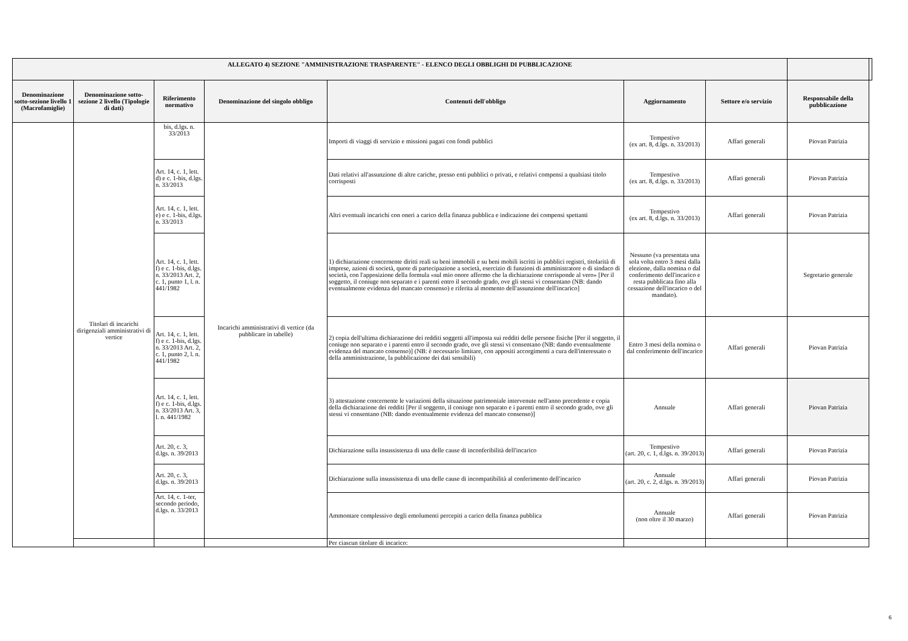| ALLEGATO 4) SEZIONE "AMMINISTRAZIONE TRASPARENTE" - ELENCO DEGLI OBBLIGHI DI PUBBLICAZIONE | | | | | | | | |
| --- | --- | --- | --- | --- | --- | --- | --- | --- |
| Denominazione sotto-sezione livello 1 (Macrofamiglie) | Denominazione sotto-sezione 2 livello (Tipologie di dati) | Riferimento normativo | Denominazione del singolo obbligo | Contenuti dell'obbligo | Aggiornamento | Settore e/o servizio | Responsabile della pubblicazione | |
| | Titolari di incarichi dirigenziali amministrativi di vertice | bis, d.lgs. n. 33/2013 | Incarichi amministrativi di vertice (da pubblicare in tabelle) | Importi di viaggi di servizio e missioni pagati con fondi pubblici | Tempestivo (ex art. 8, d.lgs. n. 33/2013) | Affari generali | Piovan Patrizia | |
| | | Art. 14, c. 1, lett. d) e c. 1-bis, d.lgs. n. 33/2013 | | Dati relativi all'assunzione di altre cariche, presso enti pubblici o privati, e relativi compensi a qualsiasi titolo corrisposti | Tempestivo (ex art. 8, d.lgs. n. 33/2013) | Affari generali | Piovan Patrizia | |
| | | Art. 14, c. 1, lett. e) e c. 1-bis, d.lgs. n. 33/2013 | | Altri eventuali incarichi con oneri a carico della finanza pubblica e indicazione dei compensi spettanti | Tempestivo (ex art. 8, d.lgs. n. 33/2013) | Affari generali | Piovan Patrizia | |
| | | Art. 14, c. 1, lett. f) e c. 1-bis, d.lgs. n. 33/2013 Art. 2, c. 1, punto 1, l. n. 441/1982 | | 1) dichiarazione concernente diritti reali su beni immobili e su beni mobili iscritti in pubblici registri, titolarità di imprese, azioni di società, quote di partecipazione a società, esercizio di funzioni di amministratore o di sindaco di società, con l'apposizione della formula «sul mio onore affermo che la dichiarazione corrisponde al vero» [Per il soggetto, il coniuge non separato e i parenti entro il secondo grado, ove gli stessi vi consentano (NB: dando eventualmente evidenza del mancato consenso) e riferita al momento dell'assunzione dell'incarico] | Nessuno (va presentata una sola volta entro 3 mesi dalla elezione, dalla nomina o dal conferimento dell'incarico e resta pubblicata fino alla cessazione dell'incarico o del mandato). | | Segretario generale | |
| | | Art. 14, c. 1, lett. f) e c. 1-bis, d.lgs. n. 33/2013 Art. 2, c. 1, punto 2, l. n. 441/1982 | | 2) copia dell'ultima dichiarazione dei redditi soggetti all'imposta sui redditi delle persone fisiche [Per il soggetto, il coniuge non separato e i parenti entro il secondo grado, ove gli stessi vi consentano (NB: dando eventualmente evidenza del mancato consenso)] (NB: è necessario limitare, con appositi accorgimenti a cura dell'interessato o della amministrazione, la pubblicazione dei dati sensibili) | Entro 3 mesi della nomina o dal conferimento dell'incarico | Affari generali | Piovan Patrizia | |
| | | Art. 14, c. 1, lett. f) e c. 1-bis, d.lgs. n. 33/2013 Art. 3, l. n. 441/1982 | | 3) attestazione concernente le variazioni della situazione patrimoniale intervenute nell'anno precedente e copia della dichiarazione dei redditi [Per il soggetto, il coniuge non separato e i parenti entro il secondo grado, ove gli stessi vi consentano (NB: dando eventualmente evidenza del mancato consenso)] | Annuale | Affari generali | Piovan Patrizia | |
| | | Art. 20, c. 3, d.lgs. n. 39/2013 | | Dichiarazione sulla insussistenza di una delle cause di inconferibilità dell'incarico | Tempestivo (art. 20, c. 1, d.lgs. n. 39/2013) | Affari generali | Piovan Patrizia | |
| | | Art. 20, c. 3, d.lgs. n. 39/2013 | | Dichiarazione sulla insussistenza di una delle cause di incompatibilità al conferimento dell'incarico | Annuale (art. 20, c. 2, d.lgs. n. 39/2013) | Affari generali | Piovan Patrizia | |
| | | Art. 14, c. 1-ter, secondo periodo, d.lgs. n. 33/2013 | | Ammontare complessivo degli emolumenti percepiti a carico della finanza pubblica | Annuale (non oltre il 30 marzo) | Affari generali | Piovan Patrizia | |
| | | | | Per ciascun titolare di incarico: | | | | |
6